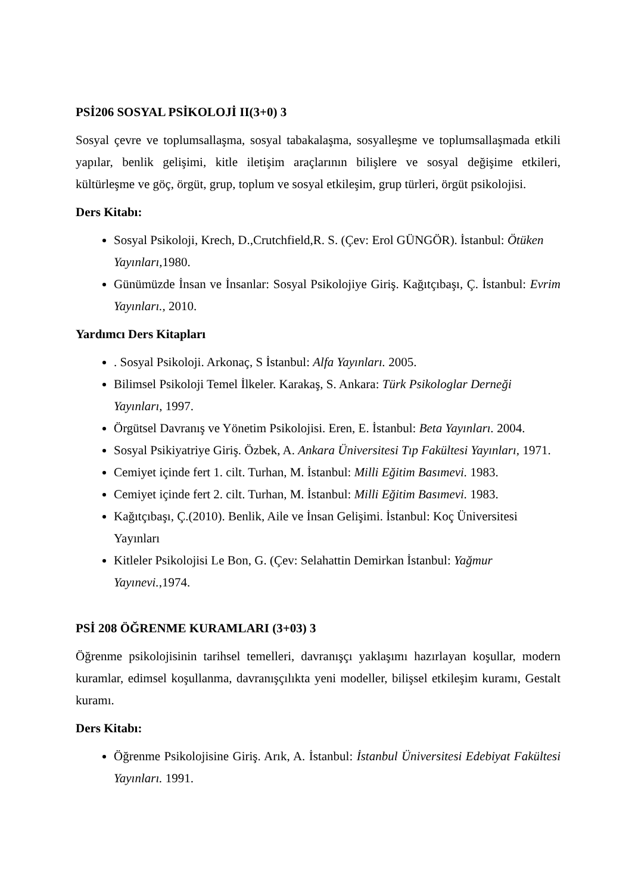PSİ206 SOSYAL PSİKOLOJİ II(3+0) 3
Sosyal çevre ve toplumsallaşma, sosyal tabakalaşma, sosyalleşme ve toplumsallaşmada etkili yapılar, benlik gelişimi, kitle iletişim araçlarının bilişlere ve sosyal değişime etkileri, kültürleşme ve göç, örgüt, grup, toplum ve sosyal etkileşim, grup türleri, örgüt psikolojisi.
Ders Kitabı:
Sosyal Psikoloji, Krech, D.,Crutchfield,R. S. (Çev: Erol GÜNGÖR). İstanbul: Ötüken Yayınları, 1980.
Günümüzde İnsan ve İnsanlar: Sosyal Psikolojiye Giriş. Kağıtçıbaşı, Ç. İstanbul: Evrim Yayınları., 2010.
Yardımcı Ders Kitapları
. Sosyal Psikoloji. Arkonaç, S İstanbul: Alfa Yayınları. 2005.
Bilimsel Psikoloji Temel İlkeler. Karakaş, S. Ankara: Türk Psikologlar Derneği Yayınları, 1997.
Örgütsel Davranış ve Yönetim Psikolojisi. Eren, E. İstanbul: Beta Yayınları. 2004.
Sosyal Psikiyatriye Giriş. Özbek, A. Ankara Üniversitesi Tıp Fakültesi Yayınları, 1971.
Cemiyet içinde fert 1. cilt. Turhan, M. İstanbul: Milli Eğitim Basımevi. 1983.
Cemiyet içinde fert 2. cilt. Turhan, M. İstanbul: Milli Eğitim Basımevi. 1983.
Kağıtçıbaşı, Ç.(2010). Benlik, Aile ve İnsan Gelişimi. İstanbul: Koç Üniversitesi Yayınları
Kitleler Psikolojisi Le Bon, G. (Çev: Selahattin Demirkan İstanbul: Yağmur Yayınevi.,1974.
PSİ 208 ÖĞRENME KURAMLARI (3+03) 3
Öğrenme psikolojisinin tarihsel temelleri, davranışçı yaklaşımı hazırlayan koşullar, modern kuramlar, edimsel koşullanma, davranışçılıkta yeni modeller, bilişsel etkileşim kuramı, Gestalt kuramı.
Ders Kitabı:
Öğrenme Psikolojisine Giriş. Arık, A. İstanbul: İstanbul Üniversitesi Edebiyat Fakültesi Yayınları. 1991.